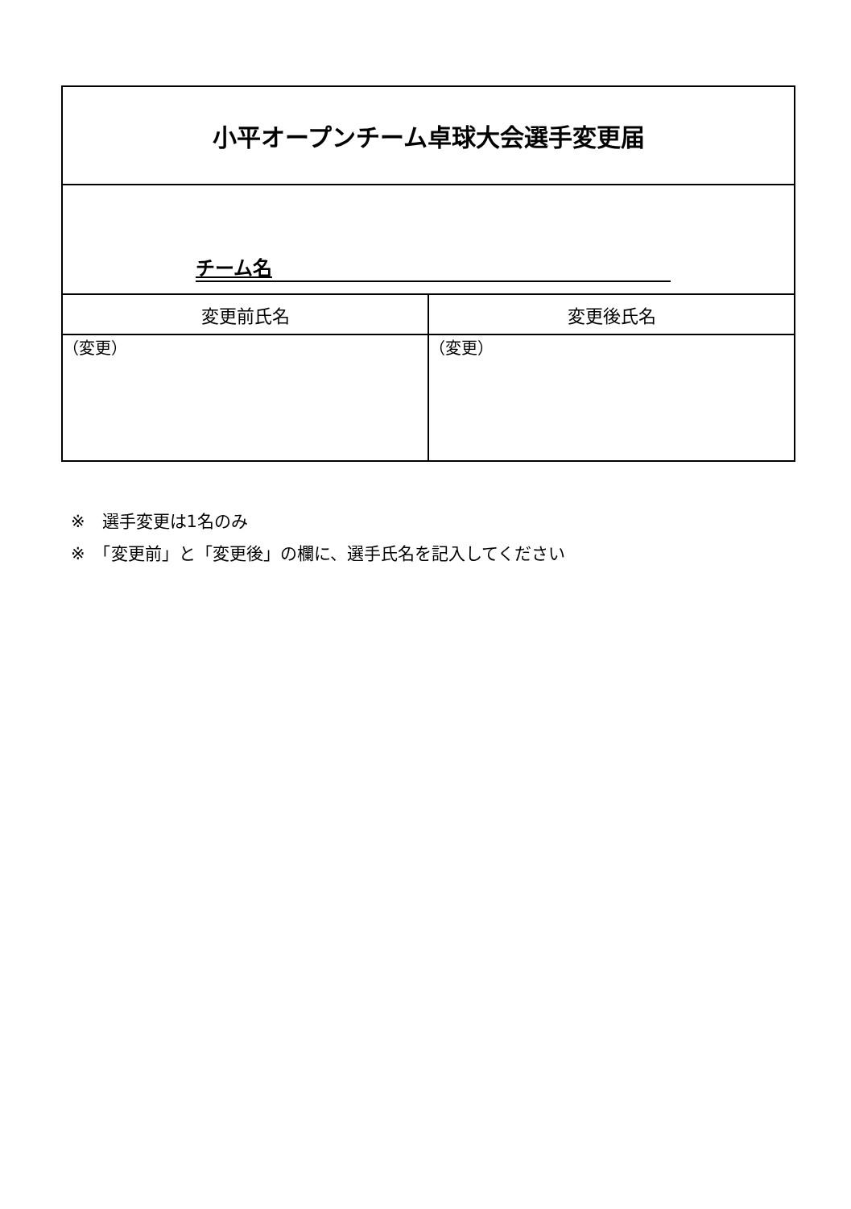| 小平オープンチーム卓球大会選手変更届 | |
| チーム名 | |
| 変更前氏名 | 変更後氏名 |
| （変更） | （変更） |
※　選手変更は1名のみ
※　「変更前」と「変更後」の欄に、選手氏名を記入してください